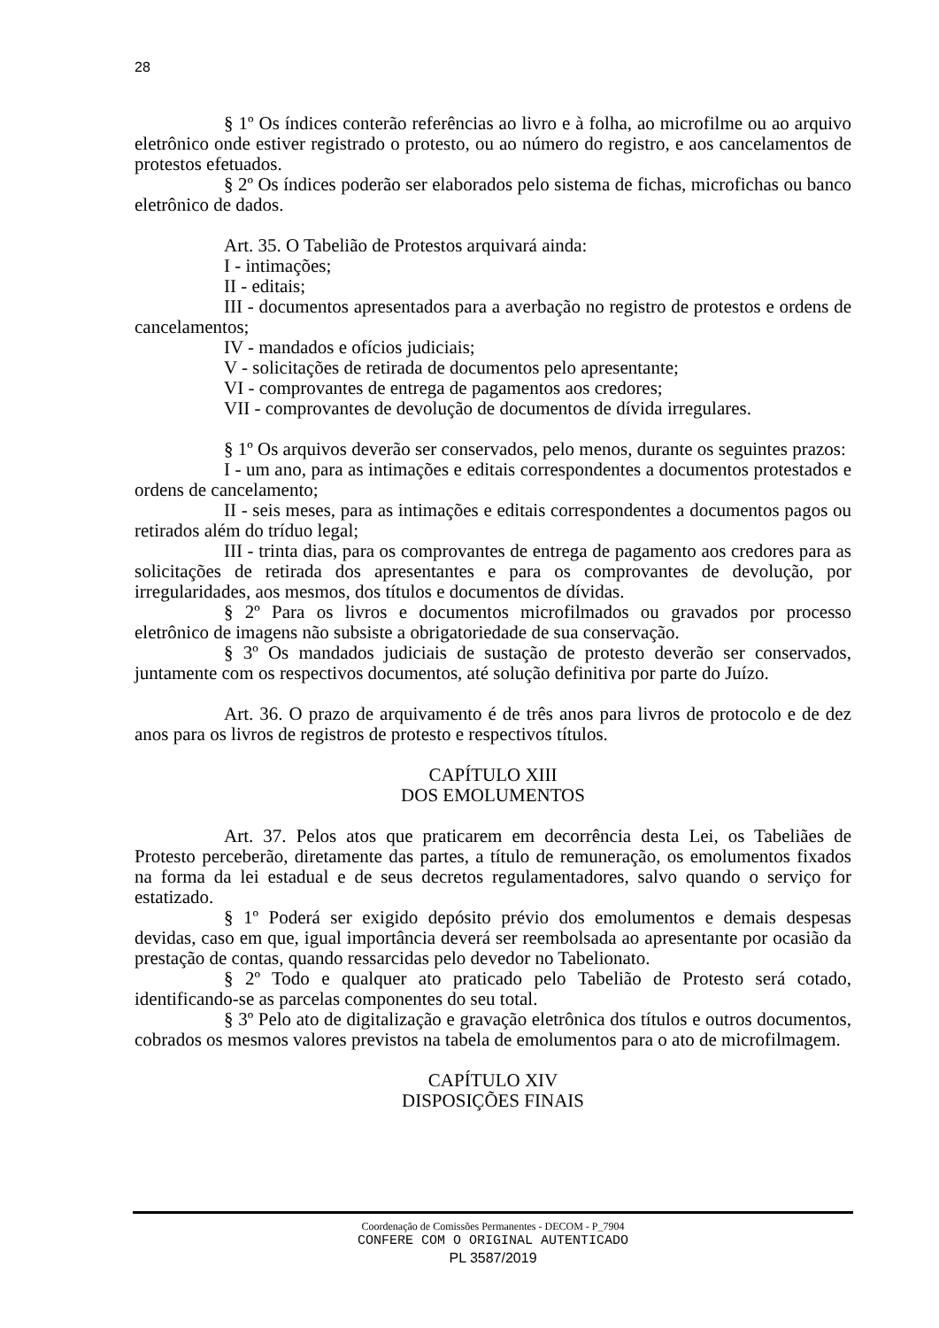28
§ 1º Os índices conterão referências ao livro e à folha, ao microfilme ou ao arquivo eletrônico onde estiver registrado o protesto, ou ao número do registro, e aos cancelamentos de protestos efetuados.
§ 2º Os índices poderão ser elaborados pelo sistema de fichas, microfichas ou banco eletrônico de dados.
Art. 35. O Tabelião de Protestos arquivará ainda:
I - intimações;
II - editais;
III - documentos apresentados para a averbação no registro de protestos e ordens de cancelamentos;
IV - mandados e ofícios judiciais;
V - solicitações de retirada de documentos pelo apresentante;
VI - comprovantes de entrega de pagamentos aos credores;
VII - comprovantes de devolução de documentos de dívida irregulares.
§ 1º Os arquivos deverão ser conservados, pelo menos, durante os seguintes prazos:
I - um ano, para as intimações e editais correspondentes a documentos protestados e ordens de cancelamento;
II - seis meses, para as intimações e editais correspondentes a documentos pagos ou retirados além do tríduo legal;
III - trinta dias, para os comprovantes de entrega de pagamento aos credores para as solicitações de retirada dos apresentantes e para os comprovantes de devolução, por irregularidades, aos mesmos, dos títulos e documentos de dívidas.
§ 2º Para os livros e documentos microfilmados ou gravados por processo eletrônico de imagens não subsiste a obrigatoriedade de sua conservação.
§ 3º Os mandados judiciais de sustação de protesto deverão ser conservados, juntamente com os respectivos documentos, até solução definitiva por parte do Juízo.
Art. 36. O prazo de arquivamento é de três anos para livros de protocolo e de dez anos para os livros de registros de protesto e respectivos títulos.
CAPÍTULO XIII
DOS EMOLUMENTOS
Art. 37. Pelos atos que praticarem em decorrência desta Lei, os Tabeliães de Protesto perceberão, diretamente das partes, a título de remuneração, os emolumentos fixados na forma da lei estadual e de seus decretos regulamentadores, salvo quando o serviço for estatizado.
§ 1º Poderá ser exigido depósito prévio dos emolumentos e demais despesas devidas, caso em que, igual importância deverá ser reembolsada ao apresentante por ocasião da prestação de contas, quando ressarcidas pelo devedor no Tabelionato.
§ 2º Todo e qualquer ato praticado pelo Tabelião de Protesto será cotado, identificando-se as parcelas componentes do seu total.
§ 3º Pelo ato de digitalização e gravação eletrônica dos títulos e outros documentos, cobrados os mesmos valores previstos na tabela de emolumentos para o ato de microfilmagem.
CAPÍTULO XIV
DISPOSIÇÕES FINAIS
Coordenação de Comissões Permanentes - DECOM - P_7904
CONFERE COM O ORIGINAL AUTENTICADO
PL 3587/2019